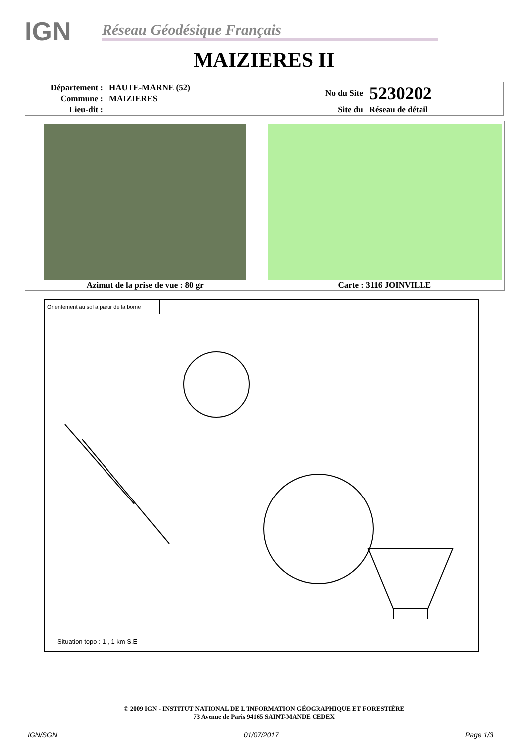IGN
Réseau Géodésique Français
MAIZIERES II
| Département : | HAUTE-MARNE (52) | No du Site | 5230202 |
| Commune : | MAIZIERES | | |
| Lieu-dit : | | Site du | Réseau de détail |
Azimut de la prise de vue : 80 gr
Carte : 3116 JOINVILLE
Orientement au sol à partir de la borne
Situation topo : 1 , 1 km S.E
© 2009 IGN - INSTITUT NATIONAL DE L'INFORMATION GÉOGRAPHIQUE ET FORESTIÈRE
73 Avenue de Paris 94165 SAINT-MANDE CEDEX
IGN/SGN 01/07/2017 Page 1/3